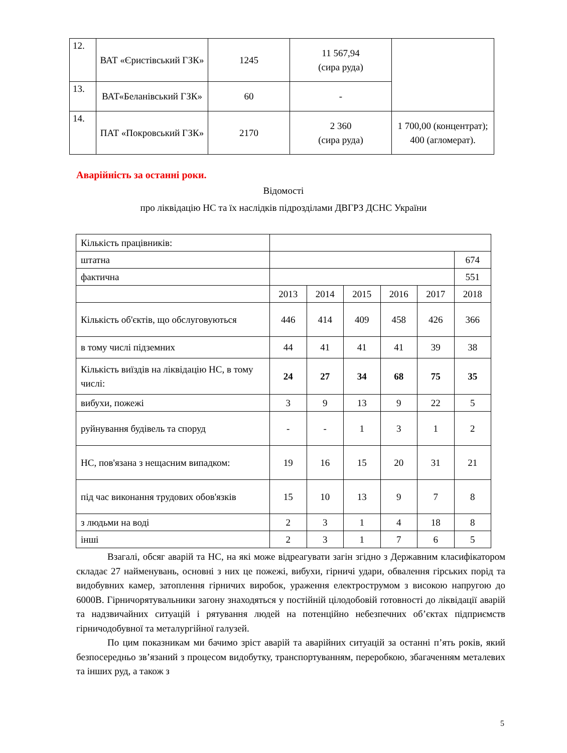| 12. | ВАТ «Єристівський ГЗК» | 1245 | 11 567,94 (сира руда) | |
| 13. | ВАТ«Беланівський ГЗК» | 60 | - | |
| 14. | ПАТ «Покровський ГЗК» | 2170 | 2 360 (сира руда) | 1 700,00 (концентрат); 400 (агломерат). |
Аварійність за останні роки.
Відомості
про ліквідацію НС та їх наслідків підрозділами ДВГРЗ ДСНС України
| Кількість працівників: | | | | | | |
| штатна | | | | | | 674 |
| фактична | | | | | | 551 |
| | 2013 | 2014 | 2015 | 2016 | 2017 | 2018 |
| Кількість об'єктів, що обслуговуються | 446 | 414 | 409 | 458 | 426 | 366 |
| в тому числі підземних | 44 | 41 | 41 | 41 | 39 | 38 |
| Кількість виїздів на ліквідацію НС, в тому числі: | 24 | 27 | 34 | 68 | 75 | 35 |
| вибухи, пожежі | 3 | 9 | 13 | 9 | 22 | 5 |
| руйнування будівель та споруд | - | - | 1 | 3 | 1 | 2 |
| НС, пов'язана з нещасним випадком: | 19 | 16 | 15 | 20 | 31 | 21 |
| під час виконання трудових обов'язків | 15 | 10 | 13 | 9 | 7 | 8 |
| з людьми на воді | 2 | 3 | 1 | 4 | 18 | 8 |
| інші | 2 | 3 | 1 | 7 | 6 | 5 |
Взагалі, обсяг аварій та НС, на які може відреагувати загін згідно з Державним класифікатором складає 27 найменувань, основні з них це пожежі, вибухи, гірничі удари, обвалення гірських порід та видобувних камер, затоплення гірничих виробок, ураження електрострумом з високою напругою до 6000В. Гірничорятувальники загону знаходяться у постійній цілодобовій готовності до ліквідації аварій та надзвичайних ситуацій і рятування людей на потенційно небезпечних об’єктах підприємств гірничодобувної та металургійної галузей.
По цим показникам ми бачимо зріст аварій та аварійних ситуацій за останні п’ять років, який безпосередньо зв’язаний з процесом видобутку, транспортуванням, переробкою, збагаченням металевих та інших руд, а також з
5